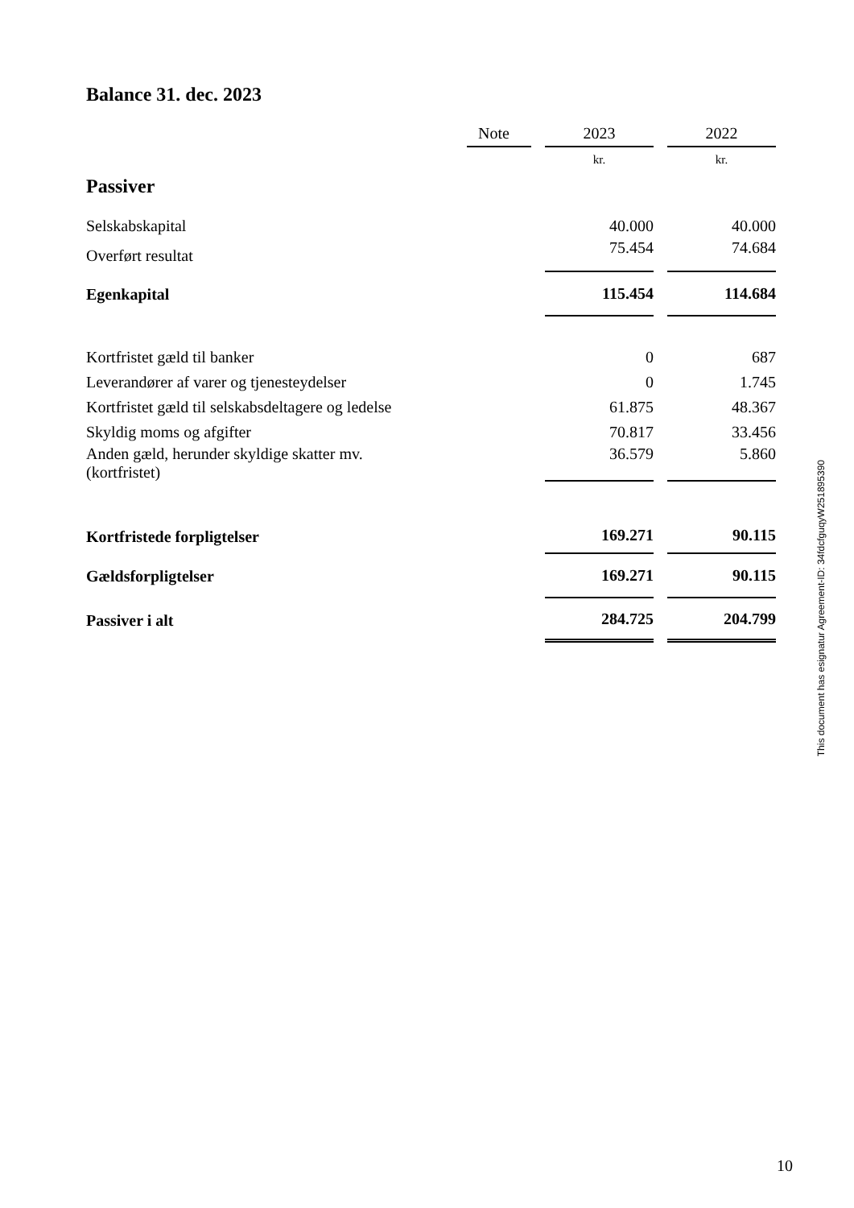Balance 31. dec. 2023
| | Note | | 2023 | | 2022 |
| --- | --- | --- | --- | --- | --- |
| Passiver | | | kr. | | kr. |
| Selskabskapital | | | 40.000 | | 40.000 |
| Overført resultat | | | 75.454 | | 74.684 |
| Egenkapital | | | 115.454 | | 114.684 |
| Kortfristet gæld til banker | | | 0 | | 687 |
| Leverandører af varer og tjenesteydelser | | | 0 | | 1.745 |
| Kortfristet gæld til selskabsdeltagere og ledelse | | | 61.875 | | 48.367 |
| Skyldig moms og afgifter | | | 70.817 | | 33.456 |
| Anden gæld, herunder skyldige skatter mv. (kortfristet) | | | 36.579 | | 5.860 |
| Kortfristede forpligtelser | | | 169.271 | | 90.115 |
| Gældsforpligtelser | | | 169.271 | | 90.115 |
| Passiver i alt | | | 284.725 | | 204.799 |
This document has esignatur Agreement-ID: 34fdcfguqyW251895390
10